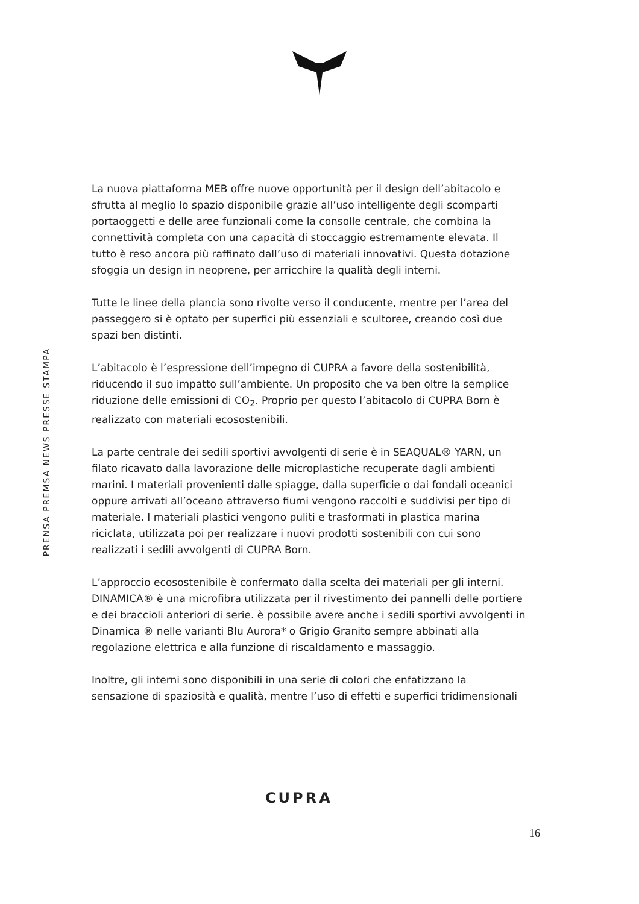PRENSA PREMSA NEWS PRESSE STAMPA
La nuova piattaforma MEB offre nuove opportunità per il design dell’abitacolo e sfrutta al meglio lo spazio disponibile grazie all’uso intelligente degli scomparti portaoggetti e delle aree funzionali come la consolle centrale, che combina la connettività completa con una capacità di stoccaggio estremamente elevata. Il tutto è reso ancora più raffinato dall’uso di materiali innovativi. Questa dotazione sfoggia un design in neoprene, per arricchire la qualità degli interni.
Tutte le linee della plancia sono rivolte verso il conducente, mentre per l’area del passeggero si è optato per superfici più essenziali e scultoree, creando così due spazi ben distinti.
L’abitacolo è l’espressione dell’impegno di CUPRA a favore della sostenibilità, riducendo il suo impatto sull’ambiente. Un proposito che va ben oltre la semplice riduzione delle emissioni di CO<sub>2</sub>. Proprio per questo l’abitacolo di CUPRA Born è realizzato con materiali ecosostenibili.
La parte centrale dei sedili sportivi avvolgenti di serie è in SEAQUAL® YARN, un filato ricavato dalla lavorazione delle microplastiche recuperate dagli ambienti marini. I materiali provenienti dalle spiagge, dalla superficie o dai fondali oceanici oppure arrivati all’oceano attraverso fiumi vengono raccolti e suddivisi per tipo di materiale. I materiali plastici vengono puliti e trasformati in plastica marina riciclata, utilizzata poi per realizzare i nuovi prodotti sostenibili con cui sono realizzati i sedili avvolgenti di CUPRA Born.
L’approccio ecosostenibile è confermato dalla scelta dei materiali per gli interni. DINAMICA® è una microfibra utilizzata per il rivestimento dei pannelli delle portiere e dei braccioli anteriori di serie. è possibile avere anche i sedili sportivi avvolgenti in Dinamica ® nelle varianti Blu Aurora* o Grigio Granito sempre abbinati alla regolazione elettrica e alla funzione di riscaldamento e massaggio.
Inoltre, gli interni sono disponibili in una serie di colori che enfatizzano la sensazione di spaziosità e qualità, mentre l’uso di effetti e superfici tridimensionali
CUPRA
16